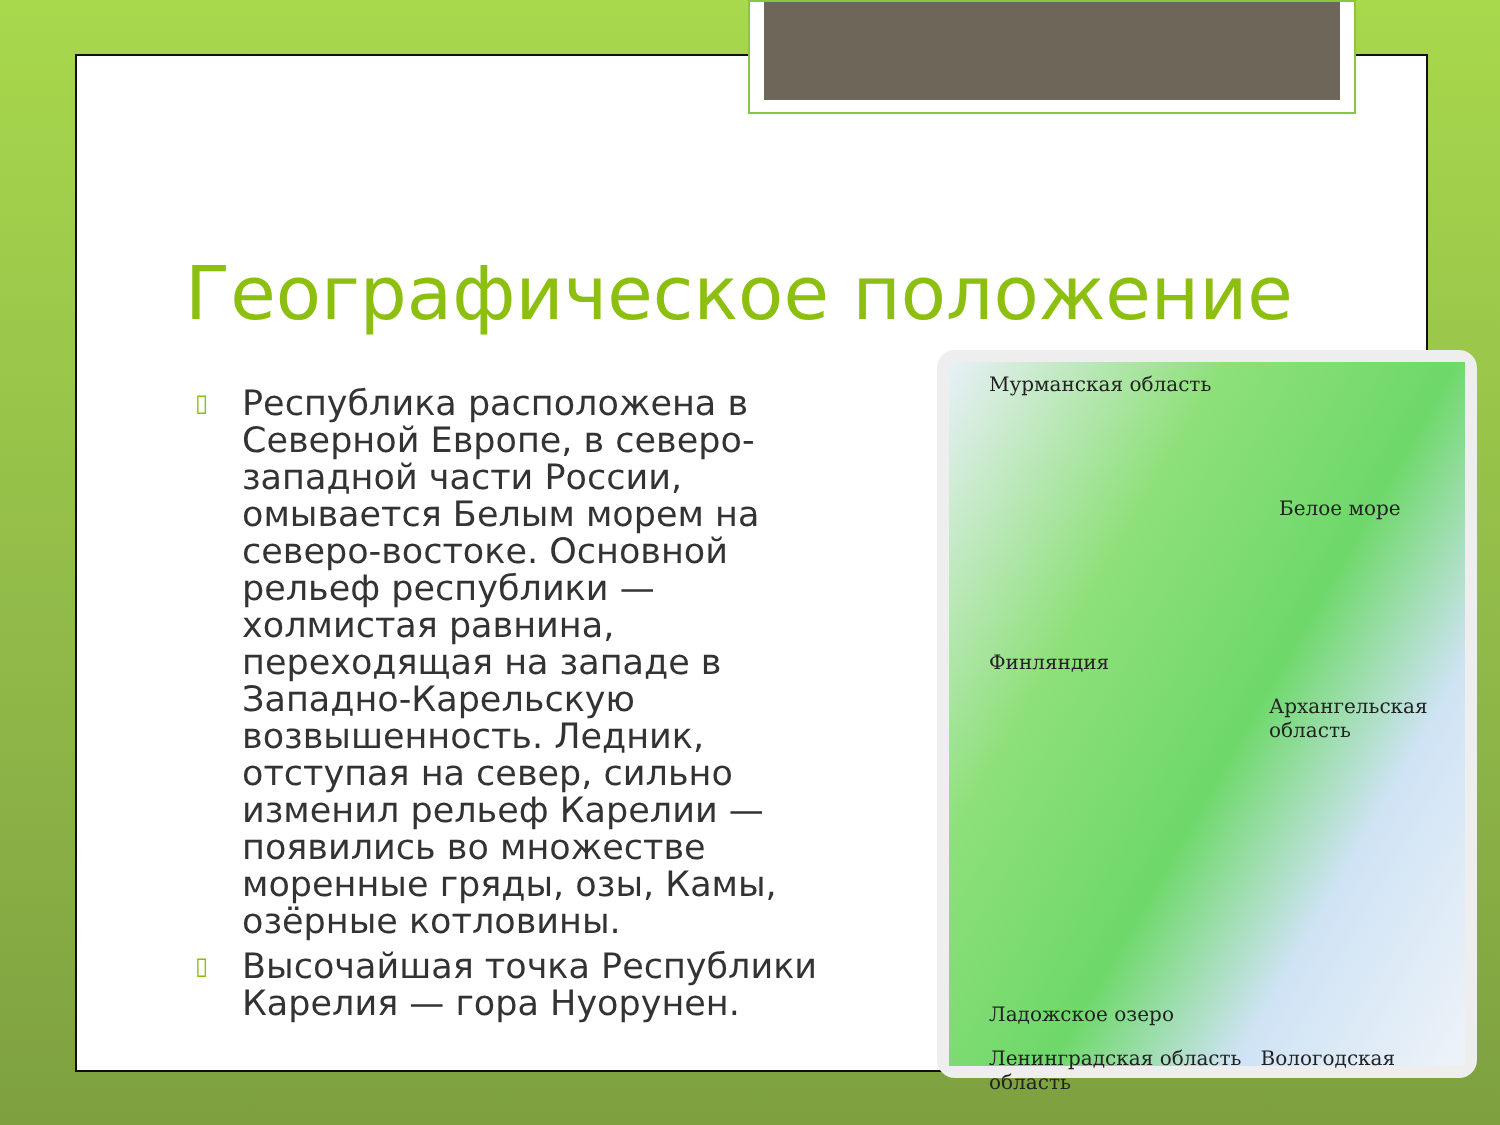Географическое положение
▯ Республика расположена в Северной Европе, в северо-западной части России, омывается Белым морем на северо-востоке. Основной рельеф республики — холмистая равнина, переходящая на западе в Западно-Карельскую возвышенность. Ледник, отступая на север, сильно изменил рельеф Карелии — появились во множестве моренные гряды, озы, Камы, озёрные котловины.
▯ Высочайшая точка Республики Карелия — гора Нуорунен.
Мурманская область
Белое море
Финляндия
Архангельская область
Ладожское озеро
Ленинградская область Вологодская область